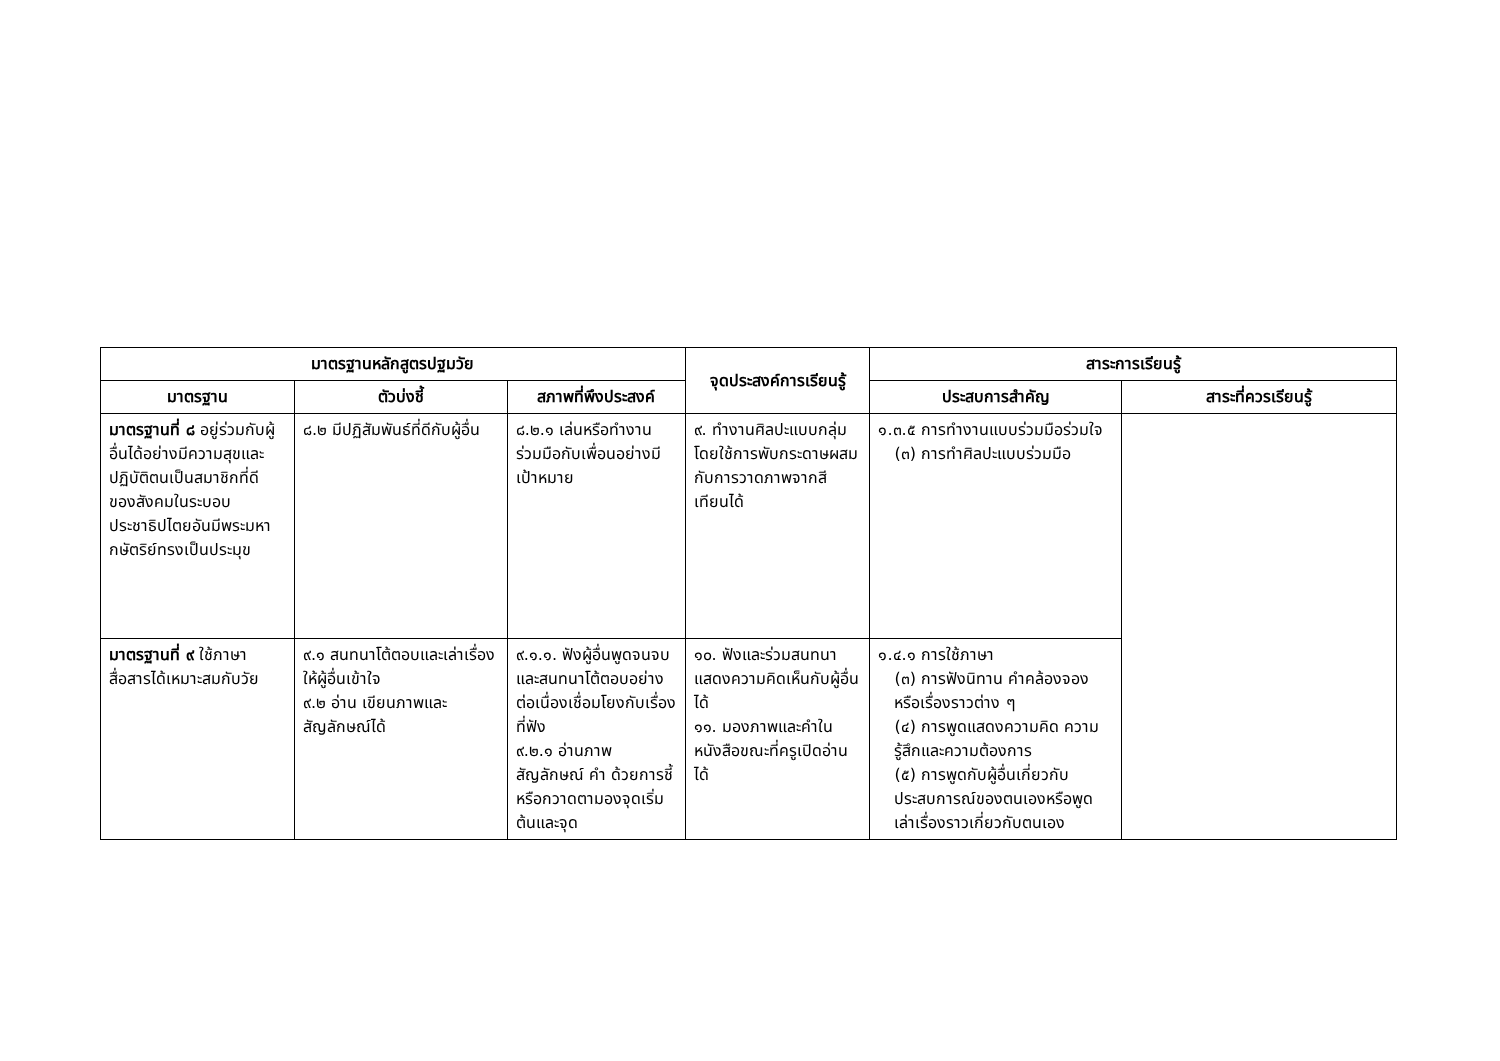| มาตรฐานหลักสูตรปฐมวัย | | | จุดประสงค์การเรียนรู้ | สาระการเรียนรู้ | |
| --- | --- | --- | --- | --- | --- |
| มาตรฐาน | ตัวบ่งชี้ | สภาพที่พึงประสงค์ | | ประสบการสำคัญ | สาระที่ควรเรียนรู้ |
| มาตรฐานที่ ๘ อยู่ร่วมกับผู้อื่นได้อย่างมีความสุขและปฏิบัติตนเป็นสมาชิกที่ดีของสังคมในระบอบประชาธิปไตยอันมีพระมหากษัตริย์ทรงเป็นประมุข | ๘.๒ มีปฏิสัมพันธ์ที่ดีกับผู้อื่น | ๘.๒.๑ เล่นหรือทำงานร่วมมือกับเพื่อนอย่างมีเป้าหมาย | ๙. ทำงานศิลปะแบบกลุ่มโดยใช้การพับกระดาษผสมกับการวาดภาพจากสีเทียนได้ | ๑.๓.๕ การทำงานแบบร่วมมือร่วมใจ (๓) การทำศิลปะแบบร่วมมือ | |
| มาตรฐานที่ ๙ ใช้ภาษาสื่อสารได้เหมาะสมกับวัย | ๙.๑ สนทนาโต้ตอบและเล่าเรื่องให้ผู้อื่นเข้าใจ ๙.๒ อ่าน เขียนภาพและสัญลักษณ์ได้ | ๙.๑.๑. ฟังผู้อื่นพูดจนจบและสนทนาโต้ตอบอย่างต่อเนื่องเชื่อมโยงกับเรื่องที่ฟัง ๙.๒.๑ อ่านภาพสัญลักษณ์ คำ ด้วยการชี้หรือกวาดตามองจุดเริ่มต้นและจุด | ๑๐. ฟังและร่วมสนทนาแสดงความคิดเห็นกับผู้อื่น ได้ ๑๑. มองภาพและคำในหนังสือขณะที่ครูเปิดอ่านได้ | ๑.๔.๑ การใช้ภาษา (๓) การฟังนิทาน คำคล้องจอง หรือเรื่องราวต่าง ๆ (๔) การพูดแสดงความคิด ความรู้สึกและความต้องการ (๕) การพูดกับผู้อื่นเกี่ยวกับประสบการณ์ของตนเองหรือพูดเล่าเรื่องราวเกี่ยวกับตนเอง | |